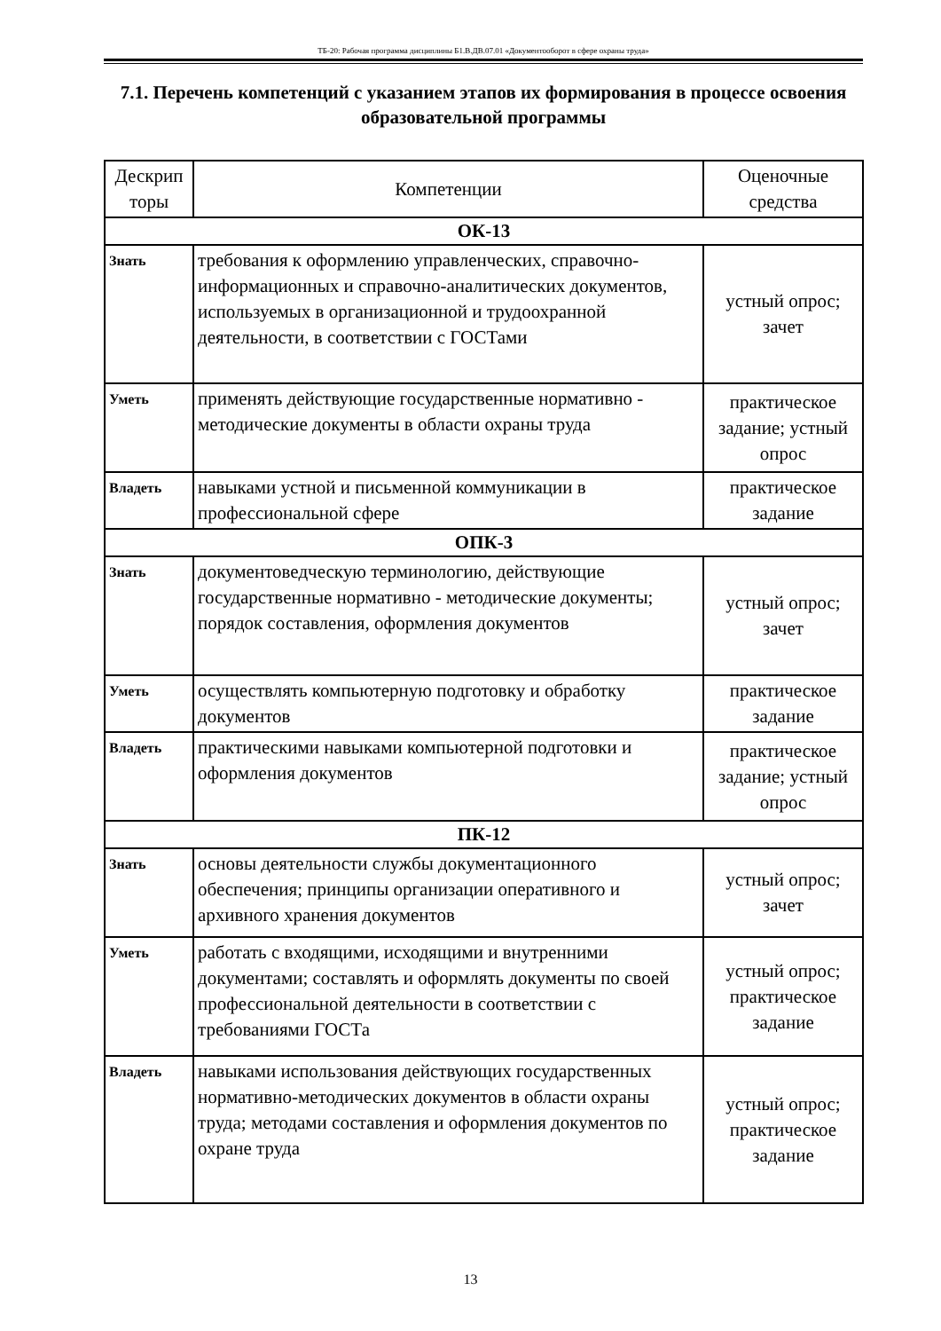ТБ-20: Рабочая программа дисциплины Б1.В.ДВ.07.01 «Документооборот в сфере охраны труда»
7.1. Перечень компетенций с указанием этапов их формирования в процессе освоения образовательной программы
| Дескрип торы | Компетенции | Оценочные средства |
| --- | --- | --- |
| ОК-13 | | |
| Знать | требования к оформлению управленческих, справочно-информационных и справочно-аналитических документов, используемых в организационной и трудоохранной деятельности, в соответствии с ГОСТами | устный опрос; зачет |
| Уметь | применять действующие государственные нормативно - методические документы в области охраны труда | практическое задание; устный опрос |
| Владеть | навыками устной и письменной коммуникации в профессиональной сфере | практическое задание |
| ОПК-3 | | |
| Знать | документоведческую терминологию, действующие государственные нормативно - методические документы; порядок составления, оформления документов | устный опрос; зачет |
| Уметь | осуществлять компьютерную подготовку и обработку документов | практическое задание |
| Владеть | практическими навыками компьютерной подготовки и оформления документов | практическое задание; устный опрос |
| ПК-12 | | |
| Знать | основы деятельности службы документационного обеспечения; принципы организации оперативного и архивного хранения документов | устный опрос; зачет |
| Уметь | работать с входящими, исходящими и внутренними документами; составлять и оформлять документы по своей профессиональной деятельности в соответствии с требованиями ГОСТа | устный опрос; практическое задание |
| Владеть | навыками использования действующих государственных нормативно-методических документов в области охраны труда; методами составления и оформления документов по охране труда | устный опрос; практическое задание |
13